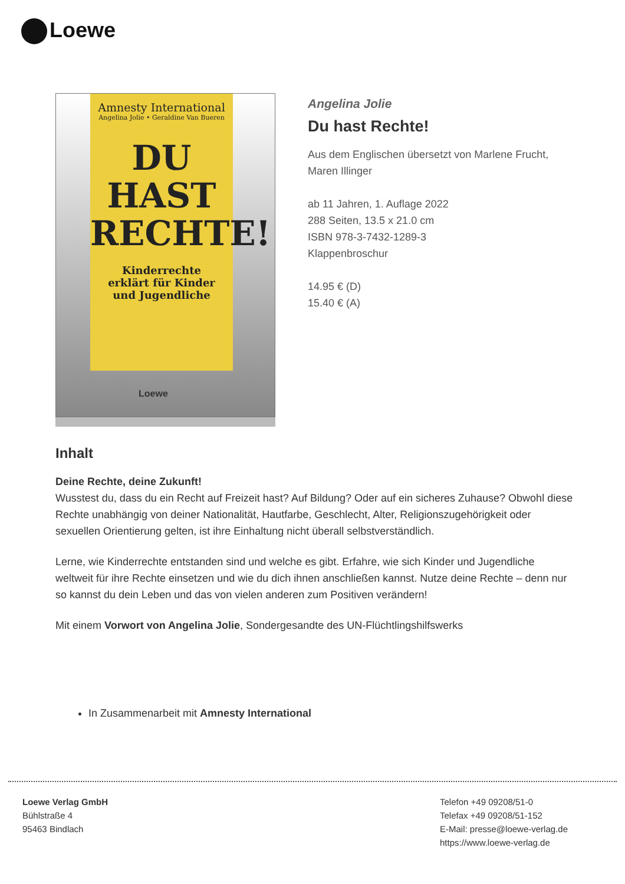Loewe
Amnesty International
Angelina Jolie • Geraldine Van Bueren
DU
HAST
RECHTE!
Kinderrechte
erklärt für Kinder
und Jugendliche
Loewe
Angelina Jolie
Du hast Rechte!
Aus dem Englischen übersetzt von Marlene Frucht, Maren Illinger
ab 11 Jahren, 1. Auflage 2022
288 Seiten, 13.5 x 21.0 cm
ISBN 978-3-7432-1289-3
Klappenbroschur
14.95 € (D)
15.40 € (A)
Inhalt
Deine Rechte, deine Zukunft!
Wusstest du, dass du ein Recht auf Freizeit hast? Auf Bildung? Oder auf ein sicheres Zuhause? Obwohl diese Rechte unabhängig von deiner Nationalität, Hautfarbe, Geschlecht, Alter, Religionszugehörigkeit oder sexuellen Orientierung gelten, ist ihre Einhaltung nicht überall selbstverständlich.
Lerne, wie Kinderrechte entstanden sind und welche es gibt. Erfahre, wie sich Kinder und Jugendliche weltweit für ihre Rechte einsetzen und wie du dich ihnen anschließen kannst. Nutze deine Rechte – denn nur so kannst du dein Leben und das von vielen anderen zum Positiven verändern!
Mit einem Vorwort von Angelina Jolie, Sondergesandte des UN-Flüchtlingshilfswerks
In Zusammenarbeit mit Amnesty International
Loewe Verlag GmbH
Bühlstraße 4
95463 Bindlach
Telefon +49 09208/51-0
Telefax +49 09208/51-152
E-Mail: presse@loewe-verlag.de
https://www.loewe-verlag.de